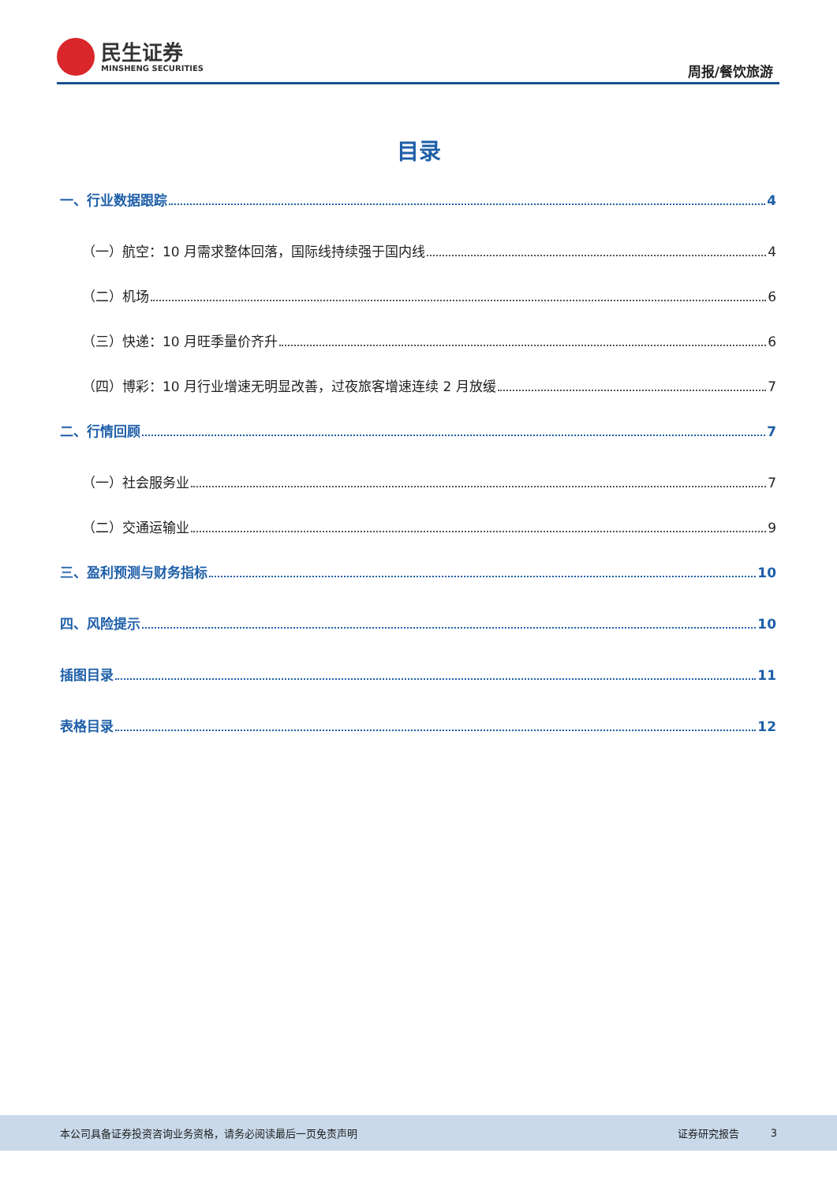民生证券
MINSHENG SECURITIES
周报/餐饮旅游
目录
一、行业数据跟踪 4
（一）航空：10 月需求整体回落，国际线持续强于国内线 4
（二）机场 6
（三）快递：10 月旺季量价齐升 6
（四）博彩：10 月行业增速无明显改善，过夜旅客增速连续 2 月放缓 7
二、行情回顾 7
（一）社会服务业 7
（二）交通运输业 9
三、盈利预测与财务指标 10
四、风险提示 10
插图目录 11
表格目录 12
本公司具备证券投资咨询业务资格，请务必阅读最后一页免责声明 证券研究报告 3